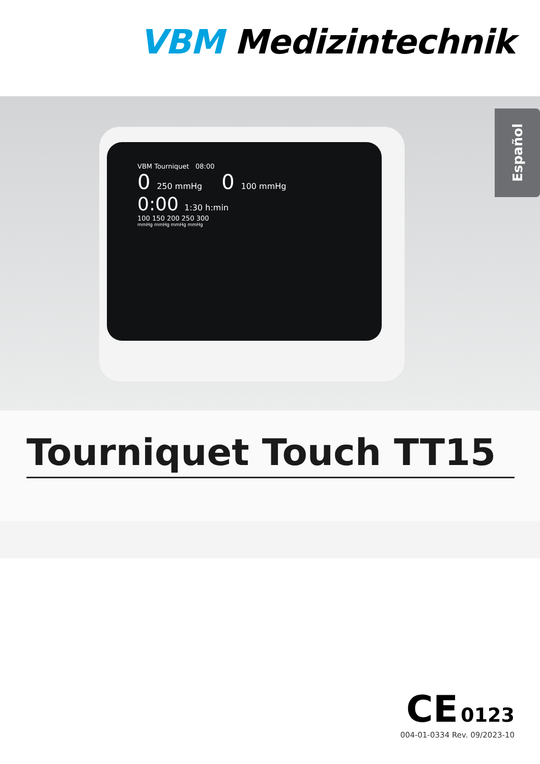VBM Medizintechnik
VBM Tourniquet 08:00
0 250 mmHg 0 100 mmHg
0:00 1:30 h:min
100 150 200 250 300
mmHg mmHg mmHg mmHg
Español
Tourniquet Touch TT15
CE 0123
004-01-0334 Rev. 09/2023-10